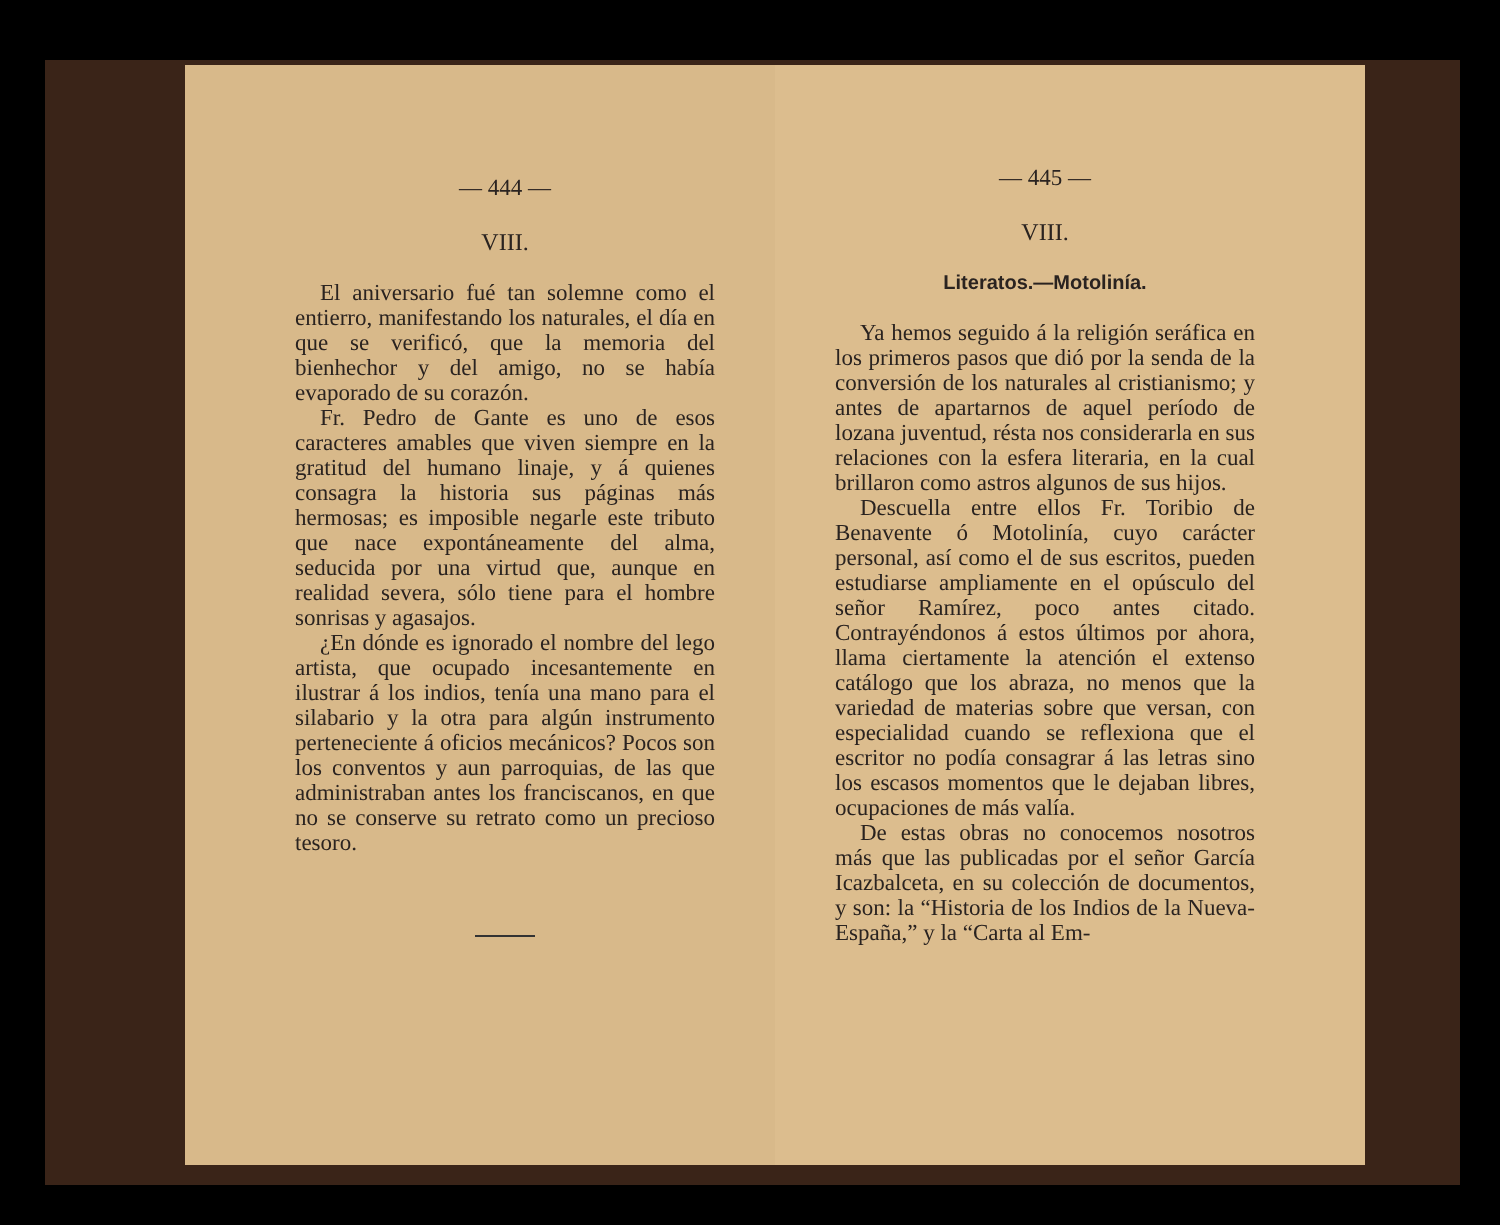— 444 —
VIII.
El aniversario fué tan solemne como el entierro, manifestando los naturales, el día en que se verificó, que la memoria del bienhechor y del amigo, no se había evaporado de su corazón.
Fr. Pedro de Gante es uno de esos caracteres amables que viven siempre en la gratitud del humano linaje, y á quienes consagra la historia sus páginas más hermosas; es imposible negarle este tributo que nace expontáneamente del alma, seducida por una virtud que, aunque en realidad severa, sólo tiene para el hombre sonrisas y agasajos.
¿En dónde es ignorado el nombre del lego artista, que ocupado incesantemente en ilustrar á los indios, tenía una mano para el silabario y la otra para algún instrumento perteneciente á oficios mecánicos? Pocos son los conventos y aun parroquias, de las que administraban antes los franciscanos, en que no se conserve su retrato como un precioso tesoro.
— 445 —
VIII.
Literatos.—Motolinía.
Ya hemos seguido á la religión seráfica en los primeros pasos que dió por la senda de la conversión de los naturales al cristianismo; y antes de apartarnos de aquel período de lozana juventud, résta nos considerarla en sus relaciones con la esfera literaria, en la cual brillaron como astros algunos de sus hijos.
Descuella entre ellos Fr. Toribio de Benavente ó Motolinía, cuyo carácter personal, así como el de sus escritos, pueden estudiarse ampliamente en el opúsculo del señor Ramírez, poco antes citado. Contrayéndonos á estos últimos por ahora, llama ciertamente la atención el extenso catálogo que los abraza, no menos que la variedad de materias sobre que versan, con especialidad cuando se reflexiona que el escritor no podía consagrar á las letras sino los escasos momentos que le dejaban libres, ocupaciones de más valía.
De estas obras no conocemos nosotros más que las publicadas por el señor García Icazbalceta, en su colección de documentos, y son: la “Historia de los Indios de la Nueva-España,” y la “Carta al Em-